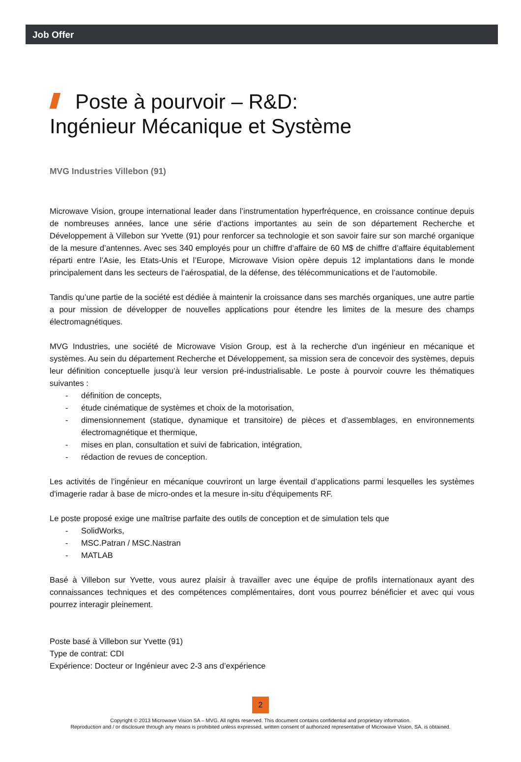Job Offer
Poste à pourvoir – R&D:
Ingénieur Mécanique et Système
MVG Industries Villebon (91)
Microwave Vision, groupe international leader dans l’instrumentation hyperfréquence, en croissance continue depuis de nombreuses années, lance une série d’actions importantes au sein de son département Recherche et Développement à Villebon sur Yvette (91) pour renforcer sa technologie et son savoir faire sur son marché organique de la mesure d’antennes. Avec ses 340 employés pour un chiffre d’affaire de 60 M$ de chiffre d’affaire équitablement réparti entre l’Asie, les Etats-Unis et l’Europe, Microwave Vision opère depuis 12 implantations dans le monde principalement dans les secteurs de l’aérospatial, de la défense, des télécommunications et de l’automobile.
Tandis qu’une partie de la société est dédiée à maintenir la croissance dans ses marchés organiques, une autre partie a pour mission de développer de nouvelles applications pour étendre les limites de la mesure des champs électromagnétiques.
MVG Industries, une société de Microwave Vision Group, est à la recherche d'un ingénieur en mécanique et systèmes. Au sein du département Recherche et Développement, sa mission sera de concevoir des systèmes, depuis leur définition conceptuelle jusqu’à leur version pré-industrialisable. Le poste à pourvoir couvre les thématiques suivantes :
- définition de concepts,
- étude cinématique de systèmes et choix de la motorisation,
- dimensionnement (statique, dynamique et transitoire) de pièces et d’assemblages, en environnements électromagnétique et thermique,
- mises en plan, consultation et suivi de fabrication, intégration,
- rédaction de revues de conception.
Les activités de l’ingénieur en mécanique couvriront un large éventail d’applications parmi lesquelles les systèmes d'imagerie radar à base de micro-ondes et la mesure in-situ d'équipements RF.
Le poste proposé exige une maîtrise parfaite des outils de conception et de simulation tels que
- SolidWorks,
- MSC.Patran / MSC.Nastran
- MATLAB
Basé à Villebon sur Yvette, vous aurez plaisir à travailler avec une équipe de profils internationaux ayant des connaissances techniques et des compétences complémentaires, dont vous pourrez bénéficier et avec qui vous pourrez interagir pleinement.
Poste basé à Villebon sur Yvette (91)
Type de contrat: CDI
Expérience: Docteur or Ingénieur avec 2-3 ans d’expérience
2
Copyright © 2013 Microwave Vision SA – MVG. All rights reserved. This document contains confidential and proprietary information.
Reproduction and / or disclosure through any means is prohibited unless expressed, written consent of authorized representative of Microwave Vision, SA. is obtained.